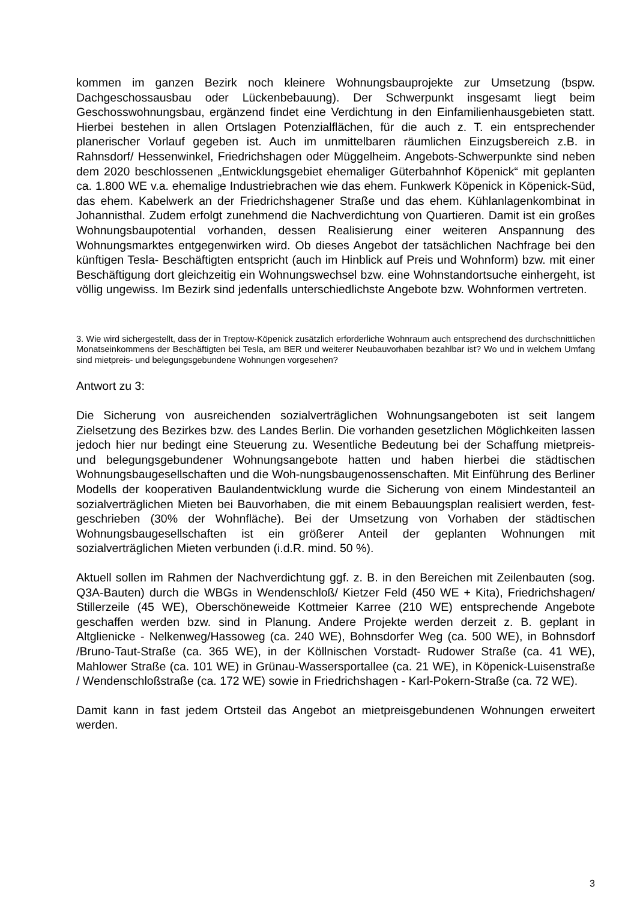kommen im ganzen Bezirk noch kleinere Wohnungsbauprojekte zur Umsetzung (bspw. Dachgeschossausbau oder Lückenbebauung). Der Schwerpunkt insgesamt liegt beim Geschosswohnungsbau, ergänzend findet eine Verdichtung in den Einfamilienhausgebieten statt. Hierbei bestehen in allen Ortslagen Potenzialflächen, für die auch z. T. ein entsprechender planerischer Vorlauf gegeben ist. Auch im unmittelbaren räumlichen Einzugsbereich z.B. in Rahnsdorf/ Hessenwinkel, Friedrichshagen oder Müggelheim. Angebots-Schwerpunkte sind neben dem 2020 beschlossenen „Entwicklungsgebiet ehemaliger Güterbahnhof Köpenick“ mit geplanten ca. 1.800 WE v.a. ehemalige Industriebrachen wie das ehem. Funkwerk Köpenick in Köpenick-Süd, das ehem. Kabelwerk an der Friedrichshagener Straße und das ehem. Kühlanlagenkombinat in Johannisthal. Zudem erfolgt zunehmend die Nachverdichtung von Quartieren. Damit ist ein großes Wohnungsbaupotential vorhanden, dessen Realisierung einer weiteren Anspannung des Wohnungsmarktes entgegenwirken wird. Ob dieses Angebot der tatsächlichen Nachfrage bei den künftigen Tesla- Beschäftigten entspricht (auch im Hinblick auf Preis und Wohnform) bzw. mit einer Beschäftigung dort gleichzeitig ein Wohnungswechsel bzw. eine Wohnstandortsuche einhergeht, ist völlig ungewiss. Im Bezirk sind jedenfalls unterschiedlichste Angebote bzw. Wohnformen vertreten.
3. Wie wird sichergestellt, dass der in Treptow-Köpenick zusätzlich erforderliche Wohnraum auch entsprechend des durchschnittlichen Monatseinkommens der Beschäftigten bei Tesla, am BER und weiterer Neubauvorhaben bezahlbar ist? Wo und in welchem Umfang sind mietpreis- und belegungsgebundene Wohnungen vorgesehen?
Antwort zu 3:
Die Sicherung von ausreichenden sozialverträglichen Wohnungsangeboten ist seit langem Zielsetzung des Bezirkes bzw. des Landes Berlin. Die vorhanden gesetzlichen Möglichkeiten lassen jedoch hier nur bedingt eine Steuerung zu. Wesentliche Bedeutung bei der Schaffung mietpreis- und belegungsgebundener Wohnungsangebote hatten und haben hierbei die städtischen Wohnungsbaugesellschaften und die Woh-nungsbaugenossenschaften. Mit Einführung des Berliner Modells der kooperativen Baulandentwicklung wurde die Sicherung von einem Mindestanteil an sozialverträglichen Mieten bei Bauvorhaben, die mit einem Bebauungsplan realisiert werden, fest-geschrieben (30% der Wohnfläche). Bei der Umsetzung von Vorhaben der städtischen Wohnungsbaugesellschaften ist ein größerer Anteil der geplanten Wohnungen mit sozialverträglichen Mieten verbunden (i.d.R. mind. 50 %).
Aktuell sollen im Rahmen der Nachverdichtung ggf. z. B. in den Bereichen mit Zeilenbauten (sog. Q3A-Bauten) durch die WBGs in Wendenschloß/ Kietzer Feld (450 WE + Kita), Friedrichshagen/ Stillerzeile (45 WE), Oberschöneweide Kottmeier Karree (210 WE) entsprechende Angebote geschaffen werden bzw. sind in Planung. Andere Projekte werden derzeit z. B. geplant in Altglienicke - Nelkenweg/Hassoweg (ca. 240 WE), Bohnsdorfer Weg (ca. 500 WE), in Bohnsdorf /Bruno-Taut-Straße (ca. 365 WE), in der Köllnischen Vorstadt- Rudower Straße (ca. 41 WE), Mahlower Straße (ca. 101 WE) in Grünau-Wassersportallee (ca. 21 WE), in Köpenick-Luisenstraße / Wendenschloßstraße (ca. 172 WE) sowie in Friedrichshagen - Karl-Pokern-Straße (ca. 72 WE).
Damit kann in fast jedem Ortsteil das Angebot an mietpreisgebundenen Wohnungen erweitert werden.
3